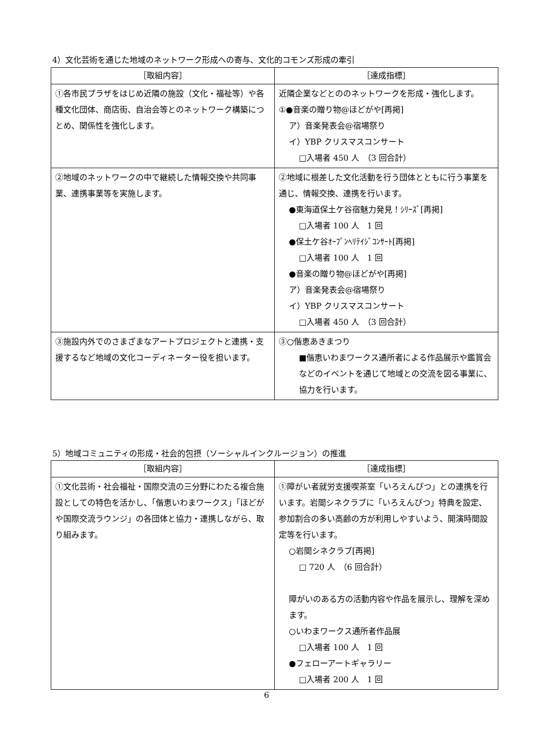4）文化芸術を通じた地域のネットワーク形成への寄与、文化的コモンズ形成の牽引
| ［取組内容］ | ［達成指標］ |
| --- | --- |
| ①各市民プラザをはじめ近隣の施設（文化・福祉等）や各種文化団体、商店街、自治会等とのネットワーク構築につとめ、関係性を強化します。 | 近隣企業などとののネットワークを形成・強化します。 ①●音楽の贈り物@ほどがや[再掲] ア）音楽発表会@宿場祭り イ）YBP クリスマスコンサート □入場者 450 人 （3 回合計） |
| ②地域のネットワークの中で継続した情報交換や共同事業、連携事業等を実施します。 | ②地域に根差した文化活動を行う団体とともに行う事業を通じ、情報交換、連携を行います。 ●東海道保土ケ谷宿魅力発見！ｼﾘｰｽﾞ[再掲] □入場者 100 人 1 回 ●保土ケ谷ｵｰﾌﾟﾝﾍﾘﾃｲｼﾞｺﾝｻｰﾄ[再掲] □入場者 100 人 1 回 ●音楽の贈り物@ほどがや[再掲] ア）音楽発表会@宿場祭り イ）YBP クリスマスコンサート □入場者 450 人 （3 回合計） |
| ③施設内外でのさまざまなアートプロジェクトと連携・支援するなど地域の文化コーディネーター役を担います。 | ③○偕恵あきまつり ■偕恵いわまワークス通所者による作品展示や鑑賞会などのイベントを通じて地域との交流を図る事業に、協力を行います。 |
5）地域コミュニティの形成・社会的包摂（ソーシャルインクルージョン）の推進
| ［取組内容］ | ［達成指標］ |
| --- | --- |
| ①文化芸術・社会福祉・国際交流の三分野にわたる複合施設としての特色を活かし、「偕恵いわまワークス」「ほどがや国際交流ラウンジ」の各団体と協力・連携しながら、取り組みます。 | ①障がい者就労支援喫茶室「いろえんぴつ」との連携を行います。岩間シネクラブに「いろえんぴつ」特典を設定、参加割合の多い高齢の方が利用しやすいよう、開演時間設定等を行います。 ○岩間シネクラブ[再掲] □ 720 人 （6 回合計） 障がいのある方の活動内容や作品を展示し、理解を深めます。 ○いわまワークス通所者作品展 □入場者 100 人 1 回 ●フェローアートギャラリー □入場者 200 人 1 回 |
6